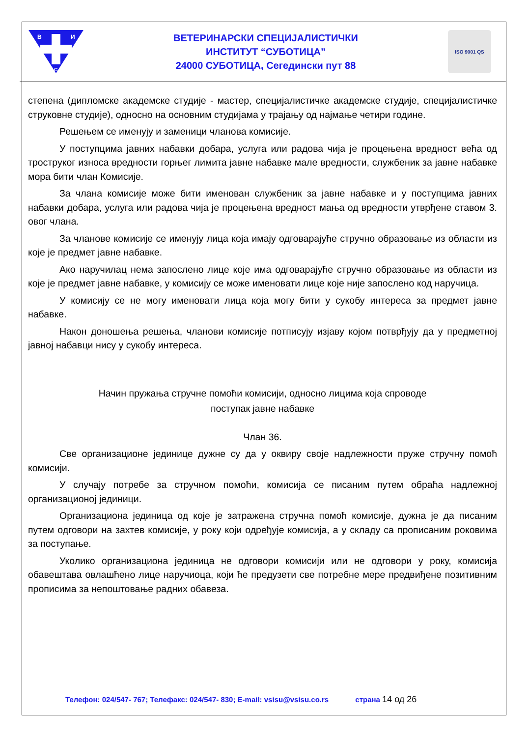В
И
С
ВЕТЕРИНАРСКИ СПЕЦИЈАЛИСТИЧКИ
ИНСТИТУТ “СУБОТИЦА”
24000 СУБОТИЦА, Сегедински пут 88
ISO 9001 QS
степена (дипломске академске студије - мастер, специјалистичке академске студије, специјалистичке струковне студије), односно на основним студијама у трајању од најмање четири године.
Решењем се именују и заменици чланова комисије.
У поступцима јавних набавки добара, услуга или радова чија је процењена вредност већа од троструког износа вредности горњег лимита јавне набавке мале вредности, службеник за јавне набавке мора бити члан Комисије.
За члана комисије може бити именован службеник за јавне набавке и у поступцима јавних набавки добара, услуга или радова чија је процењена вредност мања од вредности утврђене ставом 3. овог члана.
За чланове комисије се именују лица која имају одговарајуће стручно образовање из области из које је предмет јавне набавке.
Ако наручилац нема запослено лице које има одговарајуће стручно образовање из области из које је предмет јавне набавке, у комисију се може именовати лице које није запослено код наручица.
У комисију се не могу именовати лица која могу бити у сукобу интереса за предмет јавне набавке.
Након доношења решења, чланови комисије потписују изјаву којом потврђују да у предметној јавној набавци нису у сукобу интереса.
Начин пружања стручне помоћи комисији, односно лицима која спроводе
поступак јавне набавке
Члан 36.
Све организационе јединице дужне су да у оквиру своје надлежности пруже стручну помоћ комисији.
У случају потребе за стручном помоћи, комисија се писаним путем обраћа надлежној организационој јединици.
Организациона јединица од које је затражена стручна помоћ комисије, дужна је да писаним путем одговори на захтев комисије, у року који одређује комисија, а у складу са прописаним роковима за поступање.
Уколико организациона јединица не одговори комисији или не одговори у року, комисија обавештава овлашћено лице наручиоца, који ће предузети све потребне мере предвиђене позитивним прописима за непоштовање радних обавеза.
Телефон: 024/547- 767; Телефакс: 024/547- 830; E-mail: vsisu@vsisu.co.rs страна 14 од 26